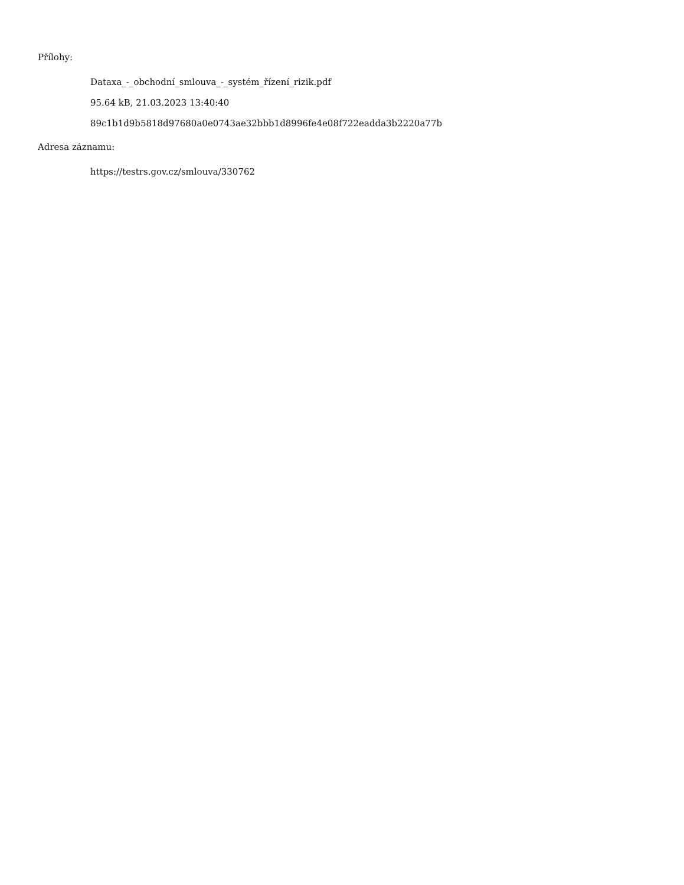Přílohy:
Dataxa_-_obchodní_smlouva_-_systém_řízení_rizik.pdf
95.64 kB, 21.03.2023 13:40:40
89c1b1d9b5818d97680a0e0743ae32bbb1d8996fe4e08f722eadda3b2220a77b
Adresa záznamu:
https://testrs.gov.cz/smlouva/330762